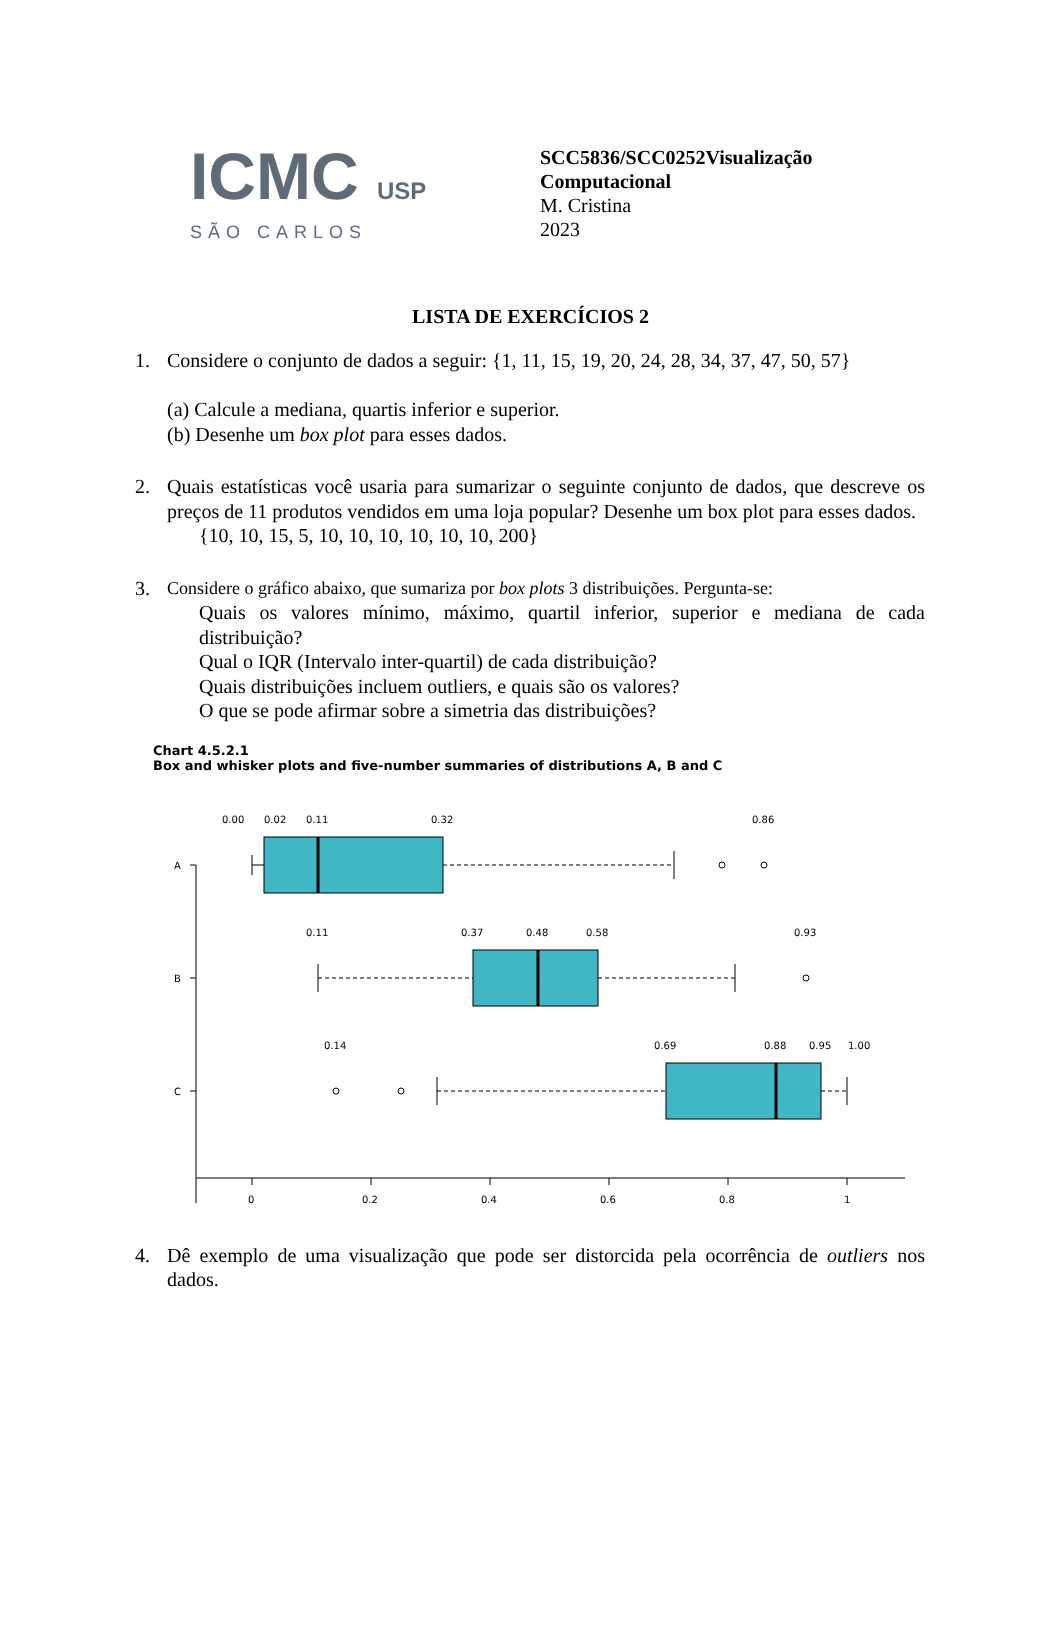ICMC USP
SÃO CARLOS
SCC5836/SCC0252Visualização
Computacional
M. Cristina
2023
LISTA DE EXERCÍCIOS 2
1. Considere o conjunto de dados a seguir: {1, 11, 15, 19, 20, 24, 28, 34, 37, 47, 50, 57}
(a) Calcule a mediana, quartis inferior e superior.
(b) Desenhe um box plot para esses dados.
2. Quais estatísticas você usaria para sumarizar o seguinte conjunto de dados, que descreve os preços de 11 produtos vendidos em uma loja popular? Desenhe um box plot para esses dados.
{10, 10, 15, 5, 10, 10, 10, 10, 10, 10, 200}
3. Considere o gráfico abaixo, que sumariza por box plots 3 distribuições. Pergunta-se:
Quais os valores mínimo, máximo, quartil inferior, superior e mediana de cada distribuição?
Qual o IQR (Intervalo inter-quartil) de cada distribuição?
Quais distribuições incluem outliers, e quais são os valores?
O que se pode afirmar sobre a simetria das distribuições?
Chart 4.5.2.1
Box and whisker plots and five-number summaries of distributions A, B and C
A
B
C
0.00
0.02
0.11
0.32
0.86
0.11
0.37
0.48
0.58
0.93
0.14
0.69
0.88
0.95
1.00
0
0.2
0.4
0.6
0.8
1
4. Dê exemplo de uma visualização que pode ser distorcida pela ocorrência de outliers nos dados.